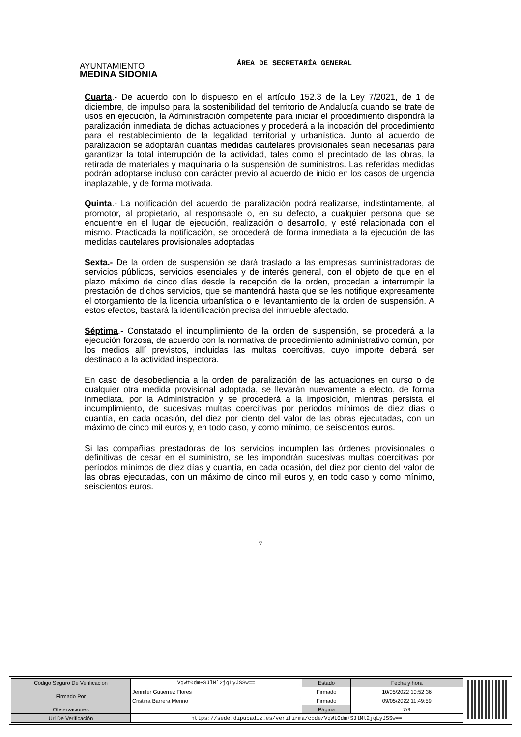AYUNTAMIENTO
MEDINA SIDONIA
ÁREA DE SECRETARÍA GENERAL
Cuarta.- De acuerdo con lo dispuesto en el artículo 152.3 de la Ley 7/2021, de 1 de diciembre, de impulso para la sostenibilidad del territorio de Andalucía cuando se trate de usos en ejecución, la Administración competente para iniciar el procedimiento dispondrá la paralización inmediata de dichas actuaciones y procederá a la incoación del procedimiento para el restablecimiento de la legalidad territorial y urbanística. Junto al acuerdo de paralización se adoptarán cuantas medidas cautelares provisionales sean necesarias para garantizar la total interrupción de la actividad, tales como el precintado de las obras, la retirada de materiales y maquinaria o la suspensión de suministros. Las referidas medidas podrán adoptarse incluso con carácter previo al acuerdo de inicio en los casos de urgencia inaplazable, y de forma motivada.
Quinta.- La notificación del acuerdo de paralización podrá realizarse, indistintamente, al promotor, al propietario, al responsable o, en su defecto, a cualquier persona que se encuentre en el lugar de ejecución, realización o desarrollo, y esté relacionada con el mismo. Practicada la notificación, se procederá de forma inmediata a la ejecución de las medidas cautelares provisionales adoptadas
Sexta.- De la orden de suspensión se dará traslado a las empresas suministradoras de servicios públicos, servicios esenciales y de interés general, con el objeto de que en el plazo máximo de cinco días desde la recepción de la orden, procedan a interrumpir la prestación de dichos servicios, que se mantendrá hasta que se les notifique expresamente el otorgamiento de la licencia urbanística o el levantamiento de la orden de suspensión. A estos efectos, bastará la identificación precisa del inmueble afectado.
Séptima.- Constatado el incumplimiento de la orden de suspensión, se procederá a la ejecución forzosa, de acuerdo con la normativa de procedimiento administrativo común, por los medios allí previstos, incluidas las multas coercitivas, cuyo importe deberá ser destinado a la actividad inspectora.
En caso de desobediencia a la orden de paralización de las actuaciones en curso o de cualquier otra medida provisional adoptada, se llevarán nuevamente a efecto, de forma inmediata, por la Administración y se procederá a la imposición, mientras persista el incumplimiento, de sucesivas multas coercitivas por periodos mínimos de diez días o cuantía, en cada ocasión, del diez por ciento del valor de las obras ejecutadas, con un máximo de cinco mil euros y, en todo caso, y como mínimo, de seiscientos euros.
Si las compañías prestadoras de los servicios incumplen las órdenes provisionales o definitivas de cesar en el suministro, se les impondrán sucesivas multas coercitivas por períodos mínimos de diez días y cuantía, en cada ocasión, del diez por ciento del valor de las obras ejecutadas, con un máximo de cinco mil euros y, en todo caso y como mínimo, seiscientos euros.
7
| Código Seguro De Verificación | VqWt0dm+SJlMl2jqLyJSSw== | Estado | Fecha y hora |
| Firmado Por | Jennifer Gutierrez Flores | Firmado | 10/05/2022 10:52:36 |
| | Cristina Barrera Merino | Firmado | 09/05/2022 11:49:59 |
| Observaciones | | Página | 7/9 |
| Url De Verificación | https://sede.dipucadiz.es/verifirma/code/VqWt0dm+SJlMl2jqLyJSSw== | | |